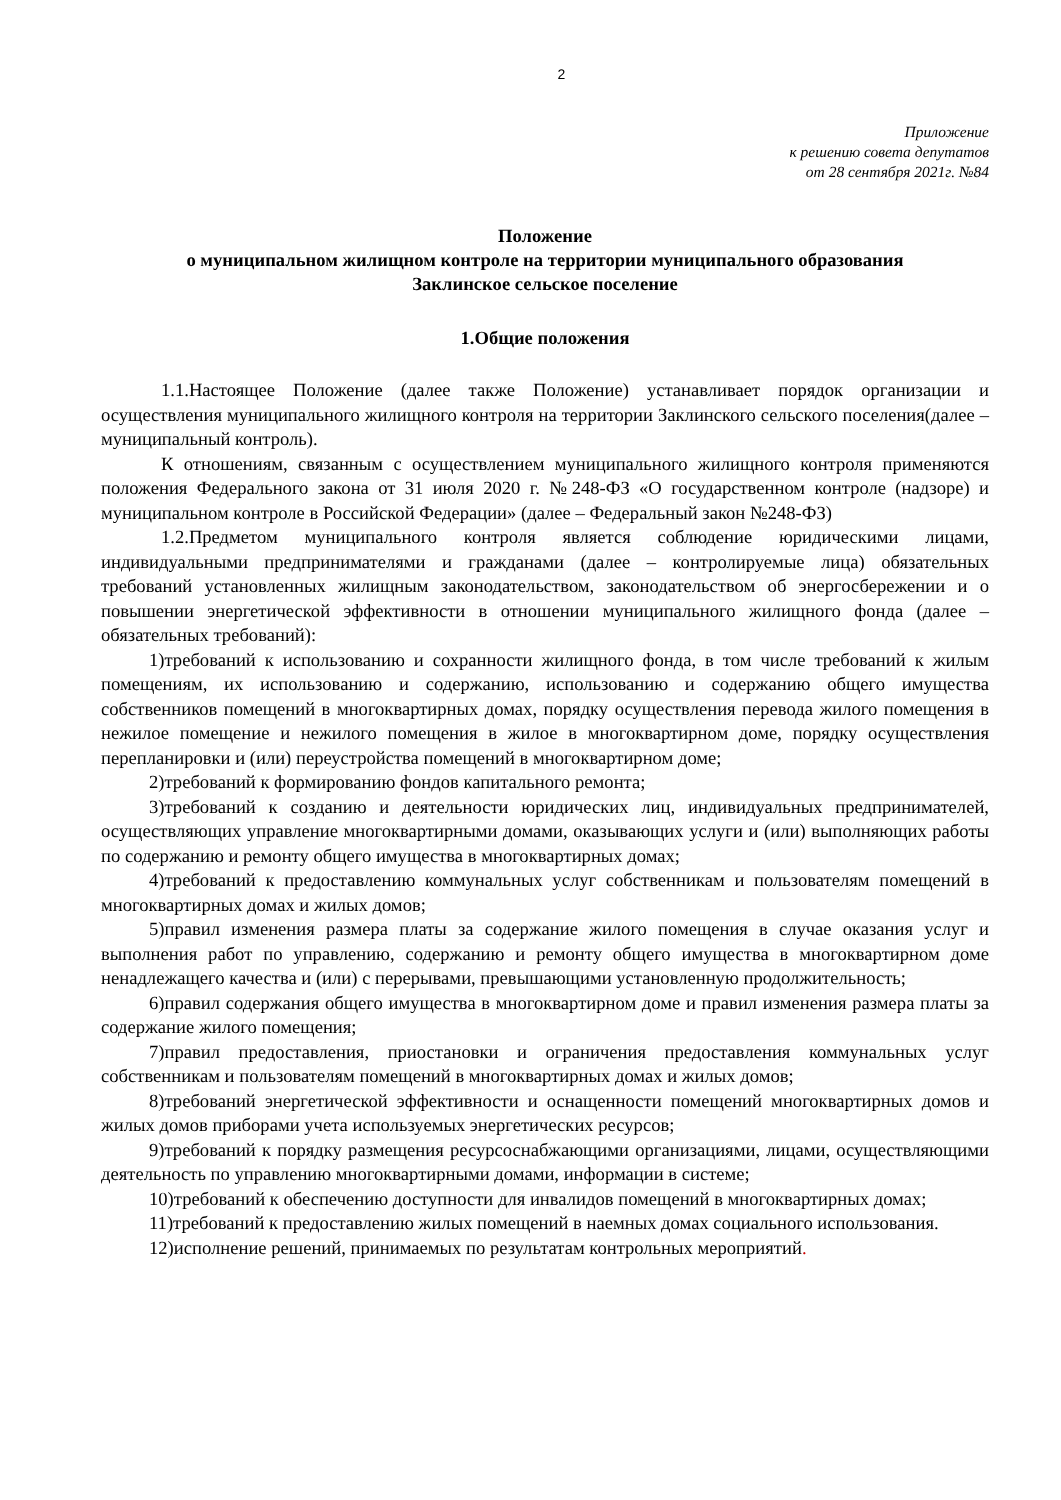2
Приложение
к решению совета депутатов
от 28 сентября 2021г. №84
Положение
о муниципальном жилищном контроле на территории муниципального образования
Заклинское сельское поселение
1.Общие положения
1.1.Настоящее Положение (далее также Положение) устанавливает порядок организации и осуществления муниципального жилищного контроля на территории Заклинского сельского поселения(далее – муниципальный контроль).
К отношениям, связанным с осуществлением муниципального жилищного контроля применяются положения Федерального закона от 31 июля 2020 г. №248-ФЗ «О государственном контроле (надзоре) и муниципальном контроле в Российской Федерации» (далее – Федеральный закон №248-ФЗ)
1.2.Предметом муниципального контроля является соблюдение юридическими лицами, индивидуальными предпринимателями и гражданами (далее – контролируемые лица) обязательных требований установленных жилищным законодательством, законодательством об энергосбережении и о повышении энергетической эффективности в отношении муниципального жилищного фонда (далее – обязательных требований):
1)требований к использованию и сохранности жилищного фонда, в том числе требований к жилым помещениям, их использованию и содержанию, использованию и содержанию общего имущества собственников помещений в многоквартирных домах, порядку осуществления перевода жилого помещения в нежилое помещение и нежилого помещения в жилое в многоквартирном доме, порядку осуществления перепланировки и (или) переустройства помещений в многоквартирном доме;
2)требований к формированию фондов капитального ремонта;
3)требований к созданию и деятельности юридических лиц, индивидуальных предпринимателей, осуществляющих управление многоквартирными домами, оказывающих услуги и (или) выполняющих работы по содержанию и ремонту общего имущества в многоквартирных домах;
4)требований к предоставлению коммунальных услуг собственникам и пользователям помещений в многоквартирных домах и жилых домов;
5)правил изменения размера платы за содержание жилого помещения в случае оказания услуг и выполнения работ по управлению, содержанию и ремонту общего имущества в многоквартирном доме ненадлежащего качества и (или) с перерывами, превышающими установленную продолжительность;
6)правил содержания общего имущества в многоквартирном доме и правил изменения размера платы за содержание жилого помещения;
7)правил предоставления, приостановки и ограничения предоставления коммунальных услуг собственникам и пользователям помещений в многоквартирных домах и жилых домов;
8)требований энергетической эффективности и оснащенности помещений многоквартирных домов и жилых домов приборами учета используемых энергетических ресурсов;
9)требований к порядку размещения ресурсоснабжающими организациями, лицами, осуществляющими деятельность по управлению многоквартирными домами, информации в системе;
10)требований к обеспечению доступности для инвалидов помещений в многоквартирных домах;
11)требований к предоставлению жилых помещений в наемных домах социального использования.
12)исполнение решений, принимаемых по результатам контрольных мероприятий.